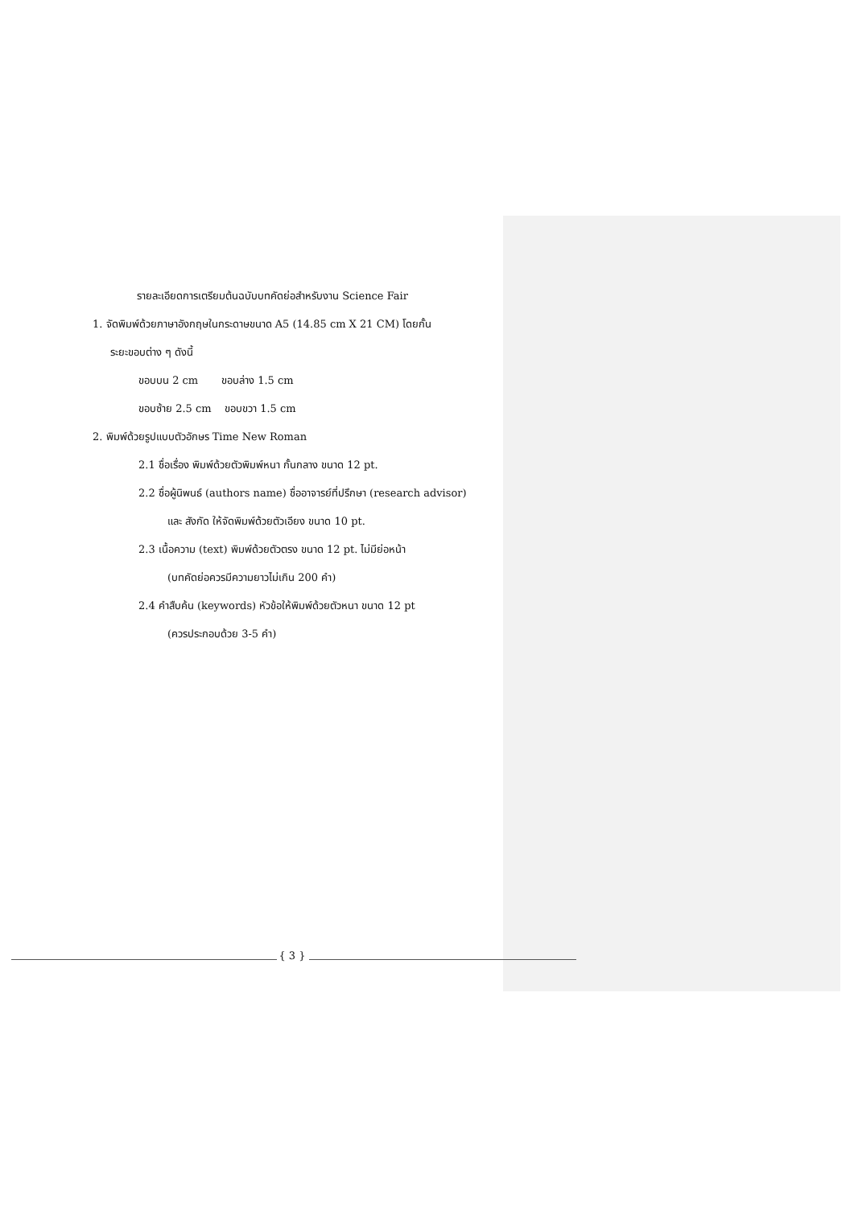รายละเอียดการเตรียมต้นฉบับบทคัดย่อสำหรับงาน Science Fair
1. จัดพิมพ์ด้วยภาษาอังกฤษในกระดาษขนาด A5 (14.85 cm X 21 CM) โดยกั้น
ระยะขอบต่าง ๆ ดังนี้
ขอบบน 2 cm ขอบล่าง 1.5 cm
ขอบซ้าย 2.5 cm ขอบขวา 1.5 cm
2. พิมพ์ด้วยรูปแบบตัวอักษร Time New Roman
2.1 ชื่อเรื่อง พิมพ์ด้วยตัวพิมพ์หนา กั้นกลาง ขนาด 12 pt.
2.2 ชื่อผู้นิพนธ์ (authors name) ชื่ออาจารย์ที่ปรึกษา (research advisor)
และ สังกัด ให้จัดพิมพ์ด้วยตัวเอียง ขนาด 10 pt.
2.3 เนื้อความ (text) พิมพ์ด้วยตัวตรง ขนาด 12 pt. ไม่มีย่อหน้า
(บทคัดย่อควรมีความยาวไม่เกิน 200 คำ)
2.4 คำสืบค้น (keywords) หัวข้อให้พิมพ์ด้วยตัวหนา ขนาด 12 pt
(ควรประกอบด้วย 3-5 คำ)
{ 3 }